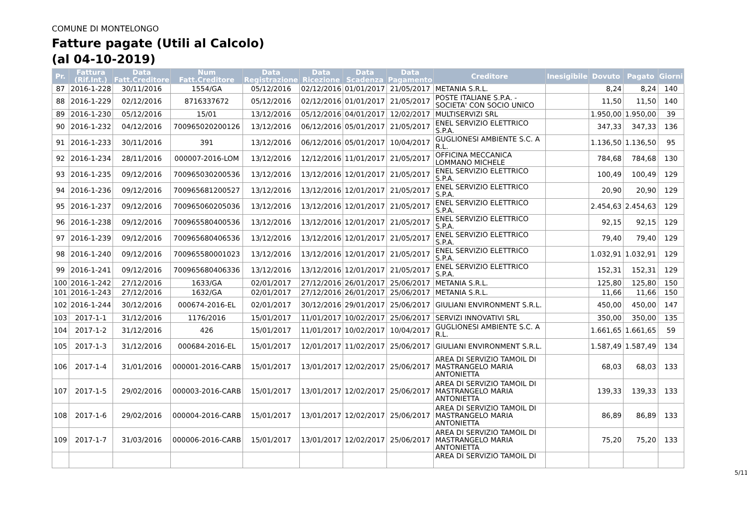COMUNE DI MONTELONGO
Fatture pagate (Utili al Calcolo)
(al 04-10-2019)
| Pr. | Fattura (Rif.Int.) | Data Fatt.Creditore | Num Fatt.Creditore | Data Registrazione | Data Ricezione | Data Scadenza | Data Pagamento | Creditore | Inesigibile | Dovuto | Pagato | Giorni |
| --- | --- | --- | --- | --- | --- | --- | --- | --- | --- | --- | --- | --- |
| 87 | 2016-1-228 | 30/11/2016 | 1554/GA | 05/12/2016 | 02/12/2016 | 01/01/2017 | 21/05/2017 | METANIA S.R.L. | | 8,24 | 8,24 | 140 |
| 88 | 2016-1-229 | 02/12/2016 | 8716337672 | 05/12/2016 | 02/12/2016 | 01/01/2017 | 21/05/2017 | POSTE ITALIANE S.P.A. - SOCIETA' CON SOCIO UNICO | | 11,50 | 11,50 | 140 |
| 89 | 2016-1-230 | 05/12/2016 | 15/01 | 13/12/2016 | 05/12/2016 | 04/01/2017 | 12/02/2017 | MULTISERVIZI SRL | | 1.950,00 | 1.950,00 | 39 |
| 90 | 2016-1-232 | 04/12/2016 | 700965020200126 | 13/12/2016 | 06/12/2016 | 05/01/2017 | 21/05/2017 | ENEL SERVIZIO ELETTRICO S.P.A. | | 347,33 | 347,33 | 136 |
| 91 | 2016-1-233 | 30/11/2016 | 391 | 13/12/2016 | 06/12/2016 | 05/01/2017 | 10/04/2017 | GUGLIONESI AMBIENTE S.C. A R.L. | | 1.136,50 | 1.136,50 | 95 |
| 92 | 2016-1-234 | 28/11/2016 | 000007-2016-LOM | 13/12/2016 | 12/12/2016 | 11/01/2017 | 21/05/2017 | OFFICINA MECCANICA LOMMANO MICHELE | | 784,68 | 784,68 | 130 |
| 93 | 2016-1-235 | 09/12/2016 | 700965030200536 | 13/12/2016 | 13/12/2016 | 12/01/2017 | 21/05/2017 | ENEL SERVIZIO ELETTRICO S.P.A. | | 100,49 | 100,49 | 129 |
| 94 | 2016-1-236 | 09/12/2016 | 700965681200527 | 13/12/2016 | 13/12/2016 | 12/01/2017 | 21/05/2017 | ENEL SERVIZIO ELETTRICO S.P.A. | | 20,90 | 20,90 | 129 |
| 95 | 2016-1-237 | 09/12/2016 | 700965060205036 | 13/12/2016 | 13/12/2016 | 12/01/2017 | 21/05/2017 | ENEL SERVIZIO ELETTRICO S.P.A. | | 2.454,63 | 2.454,63 | 129 |
| 96 | 2016-1-238 | 09/12/2016 | 700965580400536 | 13/12/2016 | 13/12/2016 | 12/01/2017 | 21/05/2017 | ENEL SERVIZIO ELETTRICO S.P.A. | | 92,15 | 92,15 | 129 |
| 97 | 2016-1-239 | 09/12/2016 | 700965680406536 | 13/12/2016 | 13/12/2016 | 12/01/2017 | 21/05/2017 | ENEL SERVIZIO ELETTRICO S.P.A. | | 79,40 | 79,40 | 129 |
| 98 | 2016-1-240 | 09/12/2016 | 700965580001023 | 13/12/2016 | 13/12/2016 | 12/01/2017 | 21/05/2017 | ENEL SERVIZIO ELETTRICO S.P.A. | | 1.032,91 | 1.032,91 | 129 |
| 99 | 2016-1-241 | 09/12/2016 | 700965680406336 | 13/12/2016 | 13/12/2016 | 12/01/2017 | 21/05/2017 | ENEL SERVIZIO ELETTRICO S.P.A. | | 152,31 | 152,31 | 129 |
| 100 | 2016-1-242 | 27/12/2016 | 1633/GA | 02/01/2017 | 27/12/2016 | 26/01/2017 | 25/06/2017 | METANIA S.R.L. | | 125,80 | 125,80 | 150 |
| 101 | 2016-1-243 | 27/12/2016 | 1632/GA | 02/01/2017 | 27/12/2016 | 26/01/2017 | 25/06/2017 | METANIA S.R.L. | | 11,66 | 11,66 | 150 |
| 102 | 2016-1-244 | 30/12/2016 | 000674-2016-EL | 02/01/2017 | 30/12/2016 | 29/01/2017 | 25/06/2017 | GIULIANI ENVIRONMENT S.R.L. | | 450,00 | 450,00 | 147 |
| 103 | 2017-1-1 | 31/12/2016 | 1176/2016 | 15/01/2017 | 11/01/2017 | 10/02/2017 | 25/06/2017 | SERVIZI INNOVATIVI SRL | | 350,00 | 350,00 | 135 |
| 104 | 2017-1-2 | 31/12/2016 | 426 | 15/01/2017 | 11/01/2017 | 10/02/2017 | 10/04/2017 | GUGLIONESI AMBIENTE S.C. A R.L. | | 1.661,65 | 1.661,65 | 59 |
| 105 | 2017-1-3 | 31/12/2016 | 000684-2016-EL | 15/01/2017 | 12/01/2017 | 11/02/2017 | 25/06/2017 | GIULIANI ENVIRONMENT S.R.L. | | 1.587,49 | 1.587,49 | 134 |
| 106 | 2017-1-4 | 31/01/2016 | 000001-2016-CARB | 15/01/2017 | 13/01/2017 | 12/02/2017 | 25/06/2017 | AREA DI SERVIZIO TAMOIL DI MASTRANGELO MARIA ANTONIETTA | | 68,03 | 68,03 | 133 |
| 107 | 2017-1-5 | 29/02/2016 | 000003-2016-CARB | 15/01/2017 | 13/01/2017 | 12/02/2017 | 25/06/2017 | AREA DI SERVIZIO TAMOIL DI MASTRANGELO MARIA ANTONIETTA | | 139,33 | 139,33 | 133 |
| 108 | 2017-1-6 | 29/02/2016 | 000004-2016-CARB | 15/01/2017 | 13/01/2017 | 12/02/2017 | 25/06/2017 | AREA DI SERVIZIO TAMOIL DI MASTRANGELO MARIA ANTONIETTA | | 86,89 | 86,89 | 133 |
| 109 | 2017-1-7 | 31/03/2016 | 000006-2016-CARB | 15/01/2017 | 13/01/2017 | 12/02/2017 | 25/06/2017 | AREA DI SERVIZIO TAMOIL DI MASTRANGELO MARIA ANTONIETTA | | 75,20 | 75,20 | 133 |
| | | | | | | | | AREA DI SERVIZIO TAMOIL DI | | | | |
5/11